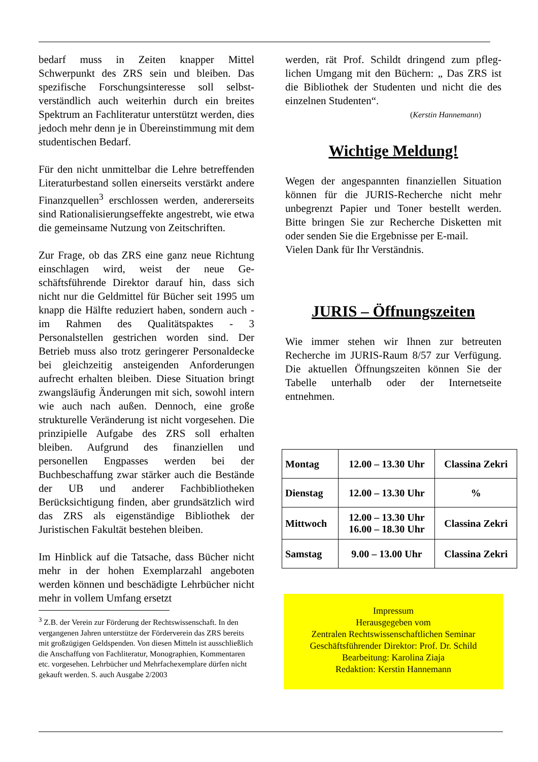bedarf muss in Zeiten knapper Mittel Schwerpunkt des ZRS sein und bleiben. Das spezifische Forschungsinteresse soll selbst­verständlich auch weiterhin durch ein breites Spektrum an Fachliteratur unterstützt wer­den, dies jedoch mehr denn je in Überein­stimmung mit dem studentischen Bedarf.
Für den nicht unmittelbar die Lehre betref­fenden Literaturbestand sollen einerseits ver­stärkt andere Finanzquellen<sup>3</sup> erschlossen werden, andererseits sind Rationalisierungs­effekte angestrebt, wie etwa die gemeinsame Nutzung von Zeitschriften.
Zur Frage, ob das ZRS eine ganz neue Rich­tung einschlagen wird, weist der neue Ge­schäftsführende Direktor darauf hin, dass sich nicht nur die Geldmittel für Bücher seit 1995 um knapp die Hälfte reduziert haben, sondern auch - im Rahmen des Qualitätspak­tes - 3 Personalstellen gestrichen worden sind. Der Betrieb muss also trotz geringerer Personaldecke bei gleichzeitig ansteigenden Anforderungen aufrecht erhalten bleiben. Diese Situation bringt zwangsläufig Ände­rungen mit sich, sowohl intern wie auch nach außen. Dennoch, eine große strukturelle Ver­änderung ist nicht vorgesehen. Die prinzi­pielle Aufgabe des ZRS soll erhalten bleiben. Aufgrund des finanziellen und personellen Engpasses werden bei der Buchbeschaffung zwar stärker auch die Bestände der UB und anderer Fachbibliotheken Berücksichtigung finden, aber grundsätzlich wird das ZRS als eigenständige Bibliothek der Juristischen Fakultät bestehen bleiben.
Im Hinblick auf die Tatsache, dass Bücher nicht mehr in der hohen Exemplarzahl ange­boten werden können und beschädigte Lehr­bücher nicht mehr in vollem Umfang ersetzt
<sup>3</sup> Z.B. der Verein zur Förderung der Rechtswissenschaft. In den vergangenen Jahren unterstütze der Förderverein das ZRS bereits mit großzügigen Geldspenden. Von diesen Mitteln ist ausschließlich die Anschaffung von Fachlitera­tur, Monographien, Kommentaren etc. vorgesehen. Lehr­bücher und Mehrfachexemplare dürfen nicht gekauft wer­den. S. auch Ausgabe 2/2003
werden, rät Prof. Schildt dringend zum pfleg­lichen Umgang mit den Büchern: „ Das ZRS ist die Bibliothek der Studenten und nicht die des einzelnen Studenten“.
(Kerstin Hannemann)
Wichtige Meldung!
Wegen der angespannten finanziellen Situa­tion können für die JURIS-Recherche nicht mehr unbegrenzt Papier und Toner bestellt werden. Bitte bringen Sie zur Recherche Disketten mit oder senden Sie die Ergebnisse per E-mail.
Vielen Dank für Ihr Verständnis.
JURIS – Öffnungszeiten
Wie immer stehen wir Ihnen zur betreuten Recherche im JURIS-Raum 8/57 zur Verfü­gung. Die aktuellen Öffnungszeiten können Sie der Tabelle unterhalb oder der Internet­seite entnehmen.
| Montag | 12.00 – 13.30 Uhr | Classina Zekri |
| Dienstag | 12.00 – 13.30 Uhr | % |
| Mittwoch | 12.00 – 13.30 Uhr 16.00 – 18.30 Uhr | Classina Zekri |
| Samstag | 9.00 – 13.00 Uhr | Classina Zekri |
Impressum
Herausgegeben vom
Zentralen Rechtswissenschaftlichen Seminar
Geschäftsführender Direktor: Prof. Dr. Schild
Bearbeitung: Karolina Ziaja
Redaktion: Kerstin Hannemann